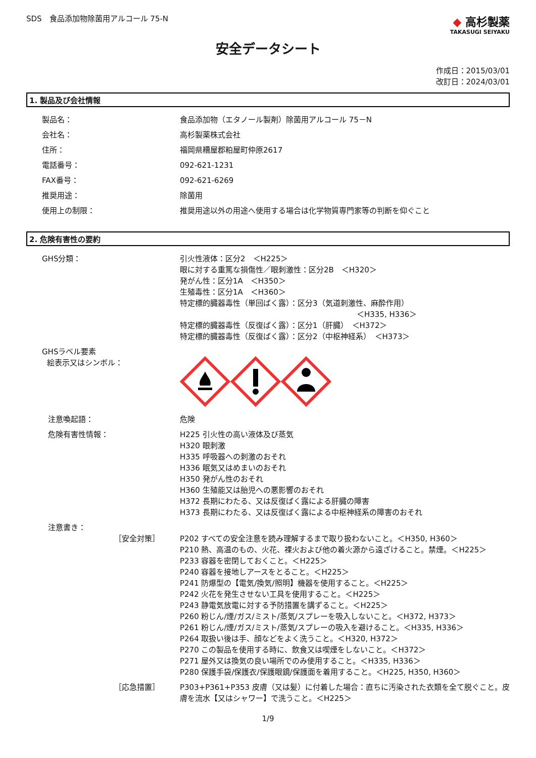SDS　食品添加物除菌用アルコール 75-N
◆ 高杉製薬
TAKASUGI SEIYAKU
安全データシート
作成日：2015/03/01
改訂日：2024/03/01
1. 製品及び会社情報
製品名： 食品添加物（エタノール製剤）除菌用アルコール 75－N
会社名： 高杉製薬株式会社
住所： 福岡県糟屋郡粕屋町仲原2617
電話番号： 092-621-1231
FAX番号： 092-621-6269
推奨用途： 除菌用
使用上の制限： 推奨用途以外の用途へ使用する場合は化学物質専門家等の判断を仰ぐこと
2. 危険有害性の要約
GHS分類： 引火性液体：区分2　＜H225＞
眼に対する重篤な損傷性／眼刺激性：区分2B　＜H320＞
発がん性：区分1A　＜H350＞
生殖毒性：区分1A　＜H360＞
特定標的臓器毒性（単回ばく露）：区分3（気道刺激性、麻酔作用）
＜H335, H336＞
特定標的臓器毒性（反復ばく露）：区分1（肝臓）　＜H372＞
特定標的臓器毒性（反復ばく露）：区分2（中枢神経系）　＜H373＞
GHSラベル要素
絵表示又はシンボル：
注意喚起語： 危険
危険有害性情報： H225 引火性の高い液体及び蒸気
H320 眼刺激
H335 呼吸器への刺激のおそれ
H336 眠気又はめまいのおそれ
H350 発がん性のおそれ
H360 生殖能又は胎児への悪影響のおそれ
H372 長期にわたる、又は反復ばく露による肝臓の障害
H373 長期にわたる、又は反復ばく露による中枢神経系の障害のおそれ
注意書き：
［安全対策］ P202 すべての安全注意を読み理解するまで取り扱わないこと。＜H350, H360＞
P210 熱、高温のもの、火花、裸火および他の着火源から遠ざけること。禁煙。＜H225＞
P233 容器を密閉しておくこと。＜H225＞
P240 容器を接地しアースをとること。＜H225＞
P241 防爆型の【電気/換気/照明】機器を使用すること。＜H225＞
P242 火花を発生させない工具を使用すること。＜H225＞
P243 静電気放電に対する予防措置を講ずること。＜H225＞
P260 粉じん/煙/ガス/ミスト/蒸気/スプレーを吸入しないこと。＜H372, H373＞
P261 粉じん/煙/ガス/ミスト/蒸気/スプレーの吸入を避けること。＜H335, H336＞
P264 取扱い後は手、顔などをよく洗うこと。＜H320, H372＞
P270 この製品を使用する時に、飲食又は喫煙をしないこと。＜H372＞
P271 屋外又は換気の良い場所でのみ使用すること。＜H335, H336＞
P280 保護手袋/保護衣/保護眼鏡/保護面を着用すること。＜H225, H350, H360＞
［応急措置］ P303+P361+P353 皮膚（又は髪）に付着した場合：直ちに汚染された衣類を全て脱ぐこと。皮膚を流水【又はシャワー】で洗うこと。＜H225＞
1/9